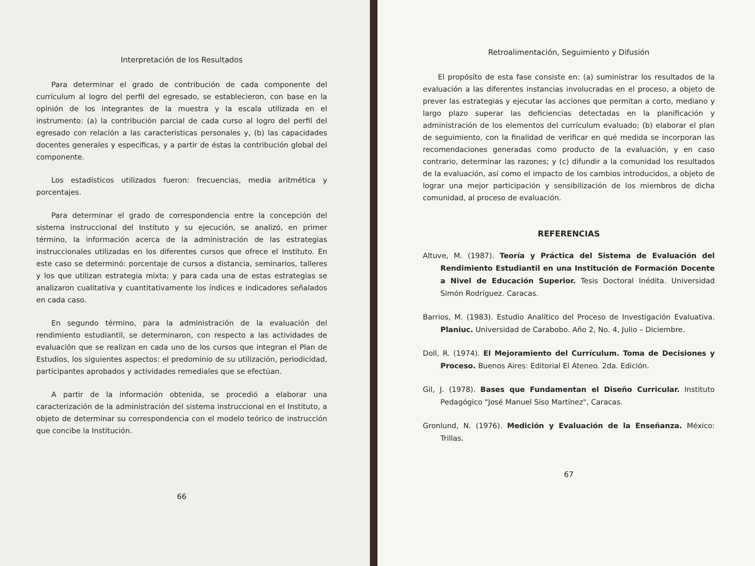Interpretación de los Resultados
Para determinar el grado de contribución de cada componente del currículum al logro del perfil del egresado, se establecieron, con base en la opinión de los integrantes de la muestra y la escala utilizada en el instrumento: (a) la contribución parcial de cada curso al logro del perfil del egresado con relación a las características personales y, (b) las capacidades docentes generales y específicas, y a partir de éstas la contribución global del componente.
Los estadísticos utilizados fueron: frecuencias, media aritmética y porcentajes.
Para determinar el grado de correspondencia entre la concepción del sistema instruccional del Instituto y su ejecución, se analizó, en primer término, la información acerca de la administración de las estrategias instruccionales utilizadas en los diferentes cursos que ofrece el Instituto. En este caso se determinó: porcentaje de cursos a distancia, seminarios, talleres y los que utilizan estrategia mixta; y para cada una de estas estrategias se analizaron cualitativa y cuantitativamente los índices e indicadores señalados en cada caso.
En segundo término, para la administración de la evaluación del rendimiento estudiantil, se determinaron, con respecto a las actividades de evaluación que se realizan en cada uno de los cursos que integran el Plan de Estudios, los siguientes aspectos: el predominio de su utilización, periodicidad, participantes aprobados y actividades remediales que se efectúan.
A partir de la información obtenida, se procedió a elaborar una caracterización de la administración del sistema instruccional en el Instituto, a objeto de determinar su correspondencia con el modelo teórico de instrucción que concibe la Institución.
66
Retroalimentación, Seguimiento y Difusión
El propósito de esta fase consiste en: (a) suministrar los resultados de la evaluación a las diferentes instancias involucradas en el proceso, a objeto de prever las estrategias y ejecutar las acciones que permitan a corto, mediano y largo plazo superar las deficiencias detectadas en la planificación y administración de los elementos del currículum evaluado; (b) elaborar el plan de seguimiento, con la finalidad de verificar en qué medida se incorporan las recomendaciones generadas como producto de la evaluación, y en caso contrario, determinar las razones; y (c) difundir a la comunidad los resultados de la evaluación, así como el impacto de los cambios introducidos, a objeto de lograr una mejor participación y sensibilización de los miembros de dicha comunidad, al proceso de evaluación.
REFERENCIAS
Altuve, M. (1987). Teoría y Práctica del Sistema de Evaluación del Rendimiento Estudiantil en una Institución de Formación Docente a Nivel de Educación Superior. Tesis Doctoral Inédita. Universidad Simón Rodríguez. Caracas.
Barrios, M. (1983). Estudio Analítico del Proceso de Investigación Evaluativa. Planiuc. Universidad de Carabobo. Año 2, No. 4, Julio – Diciembre.
Doll, R. (1974). El Mejoramiento del Currículum. Toma de Decisiones y Proceso. Buenos Aires: Editorial El Ateneo. 2da. Edición.
Gil, J. (1978). Bases que Fundamentan el Diseño Curricular. Instituto Pedagógico "José Manuel Siso Martínez", Caracas.
Gronlund, N. (1976). Medición y Evaluación de la Enseñanza. México: Trillas.
67